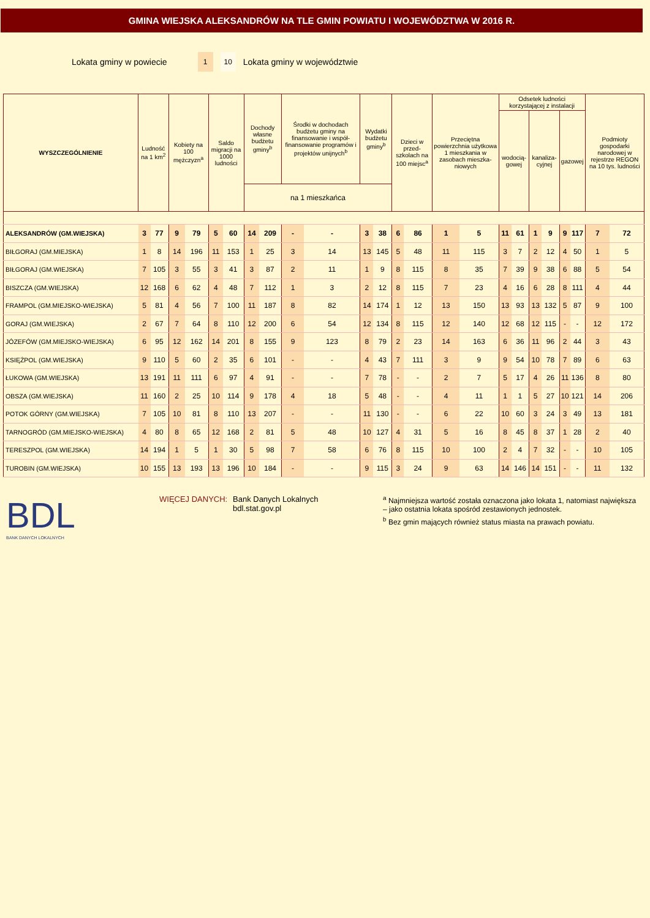GMINA WIEJSKA ALEKSANDRÓW NA TLE GMIN POWIATU I WOJEWÓDZTWA W 2016 R.
Lokata gminy w powiecie 1 10 Lokata gminy w województwie
| WYSZCZEGÓLNIENIE | Ludność na 1 km<sup>2</sup> | | Kobiety na 100 mężczyzn<sup>a</sup> | | Saldo migracji na 1000 ludności | | Dochody własne budżetu gminy<sup>b</sup> | | Środki w dochodach budżetu gminy na finansowanie i współ-finansowanie programów i projektów unijnych<sup>b</sup> | | Wydatki budżetu gminy<sup>b</sup> | | Dzieci w przed-szkolach na 100 miejsc<sup>a</sup> | | Przeciętna powierzchnia użytkowa 1 mieszkania w zasobach mieszka-niowych | | Odsetek ludności korzystającej z instalacji | | | | | | Podmioty gospodarki narodowej w rejestrze REGON na 10 tys. ludności | |
| --- | --- | --- | --- | --- | --- | --- | --- | --- | --- | --- | --- | --- | --- | --- | --- | --- | --- | --- | --- | --- | --- | --- | --- | --- |
| | | | | | | | | | | | | | | | | | wodocią-gowej | | kanaliza-cyjnej | | gazowej | | | |
| | | | | | | | na 1 mieszkańca | | | | | | | | | | | | | | | | | |
| ALEKSANDRÓW (GM.WIEJSKA) | 3 | 77 | 9 | 79 | 5 | 60 | 14 | 209 | - | - | 3 | 38 | 6 | 86 | 1 | 5 | 11 | 61 | 1 | 9 | 9 | 117 | 7 | 72 |
| BIŁGORAJ (GM.MIEJSKA) | 1 | 8 | 14 | 196 | 11 | 153 | 1 | 25 | 3 | 14 | 13 | 145 | 5 | 48 | 11 | 115 | 3 | 7 | 2 | 12 | 4 | 50 | 1 | 5 |
| BIŁGORAJ (GM.WIEJSKA) | 7 | 105 | 3 | 55 | 3 | 41 | 3 | 87 | 2 | 11 | 1 | 9 | 8 | 115 | 8 | 35 | 7 | 39 | 9 | 38 | 6 | 88 | 5 | 54 |
| BISZCZA (GM.WIEJSKA) | 12 | 168 | 6 | 62 | 4 | 48 | 7 | 112 | 1 | 3 | 2 | 12 | 8 | 115 | 7 | 23 | 4 | 16 | 6 | 28 | 8 | 111 | 4 | 44 |
| FRAMPOL (GM.MIEJSKO-WIEJSKA) | 5 | 81 | 4 | 56 | 7 | 100 | 11 | 187 | 8 | 82 | 14 | 174 | 1 | 12 | 13 | 150 | 13 | 93 | 13 | 132 | 5 | 87 | 9 | 100 |
| GORAJ (GM.WIEJSKA) | 2 | 67 | 7 | 64 | 8 | 110 | 12 | 200 | 6 | 54 | 12 | 134 | 8 | 115 | 12 | 140 | 12 | 68 | 12 | 115 | - | - | 12 | 172 |
| JÓZEFÓW (GM.MIEJSKO-WIEJSKA) | 6 | 95 | 12 | 162 | 14 | 201 | 8 | 155 | 9 | 123 | 8 | 79 | 2 | 23 | 14 | 163 | 6 | 36 | 11 | 96 | 2 | 44 | 3 | 43 |
| KSIĘŻPOL (GM.WIEJSKA) | 9 | 110 | 5 | 60 | 2 | 35 | 6 | 101 | - | - | 4 | 43 | 7 | 111 | 3 | 9 | 9 | 54 | 10 | 78 | 7 | 89 | 6 | 63 |
| ŁUKOWA (GM.WIEJSKA) | 13 | 191 | 11 | 111 | 6 | 97 | 4 | 91 | - | - | 7 | 78 | - | - | 2 | 7 | 5 | 17 | 4 | 26 | 11 | 136 | 8 | 80 |
| OBSZA (GM.WIEJSKA) | 11 | 160 | 2 | 25 | 10 | 114 | 9 | 178 | 4 | 18 | 5 | 48 | - | - | 4 | 11 | 1 | 1 | 5 | 27 | 10 | 121 | 14 | 206 |
| POTOK GÓRNY (GM.WIEJSKA) | 7 | 105 | 10 | 81 | 8 | 110 | 13 | 207 | - | - | 11 | 130 | - | - | 6 | 22 | 10 | 60 | 3 | 24 | 3 | 49 | 13 | 181 |
| TARNOGRÓD (GM.MIEJSKO-WIEJSKA) | 4 | 80 | 8 | 65 | 12 | 168 | 2 | 81 | 5 | 48 | 10 | 127 | 4 | 31 | 5 | 16 | 8 | 45 | 8 | 37 | 1 | 28 | 2 | 40 |
| TERESZPOL (GM.WIEJSKA) | 14 | 194 | 1 | 5 | 1 | 30 | 5 | 98 | 7 | 58 | 6 | 76 | 8 | 115 | 10 | 100 | 2 | 4 | 7 | 32 | - | - | 10 | 105 |
| TUROBIN (GM.WIEJSKA) | 10 | 155 | 13 | 193 | 13 | 196 | 10 | 184 | - | - | 9 | 115 | 3 | 24 | 9 | 63 | 14 | 146 | 14 | 151 | - | - | 11 | 132 |
BDL
BANK DANYCH LOKALNYCH
WIĘCEJ DANYCH: Bank Danych Lokalnych
bdl.stat.gov.pl
<sup>a</sup> Najmniejsza wartość została oznaczona jako lokata 1, natomiast największa – jako ostatnia lokata spośród zestawionych jednostek.
<sup>b</sup> Bez gmin mających również status miasta na prawach powiatu.